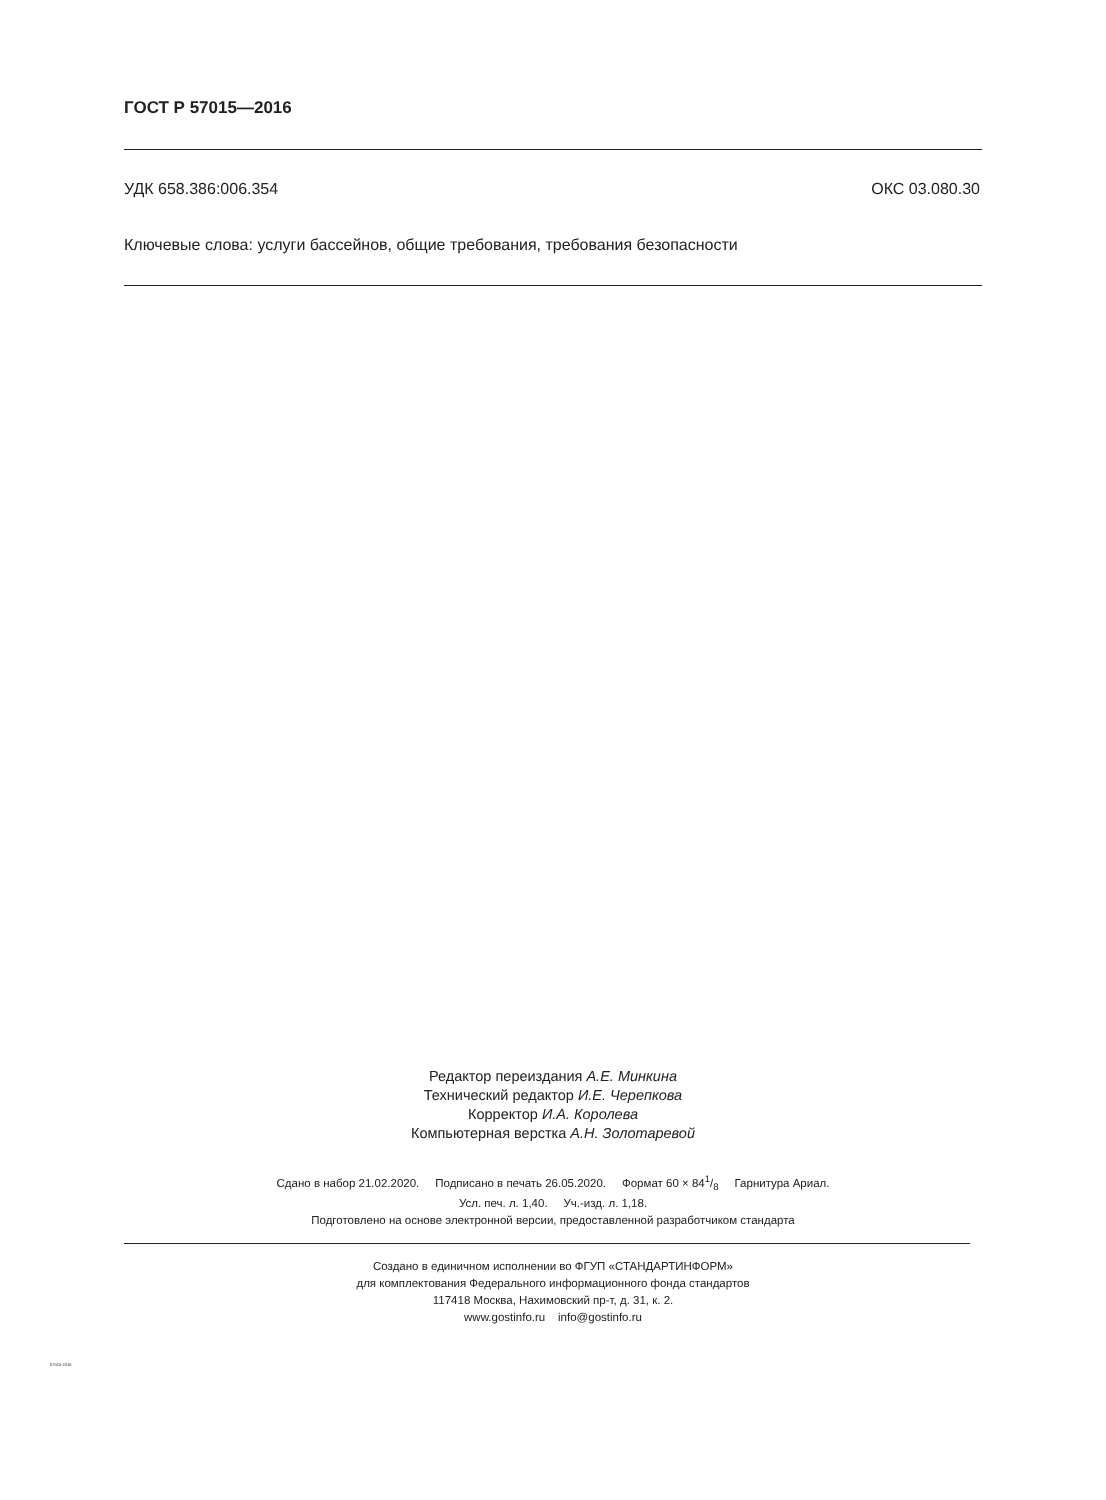ГОСТ Р 57015—2016
УДК 658.386:006.354 ОКС 03.080.30
Ключевые слова: услуги бассейнов, общие требования, требования безопасности
Редактор переиздания А.Е. Минкина
Технический редактор И.Е. Черепкова
Корректор И.А. Королева
Компьютерная верстка А.Н. Золотаревой
Сдано в набор 21.02.2020. Подписано в печать 26.05.2020. Формат 60 × 841/8 Гарнитура Ариал.
Усл. печ. л. 1,40. Уч.-изд. л. 1,18.
Подготовлено на основе электронной версии, предоставленной разработчиком стандарта
Создано в единичном исполнении во ФГУП «СТАНДАРТИНФОРМ»
для комплектования Федерального информационного фонда стандартов
117418 Москва, Нахимовский пр-т, д. 31, к. 2.
www.gostinfo.ru info@gostinfo.ru
57015-2016